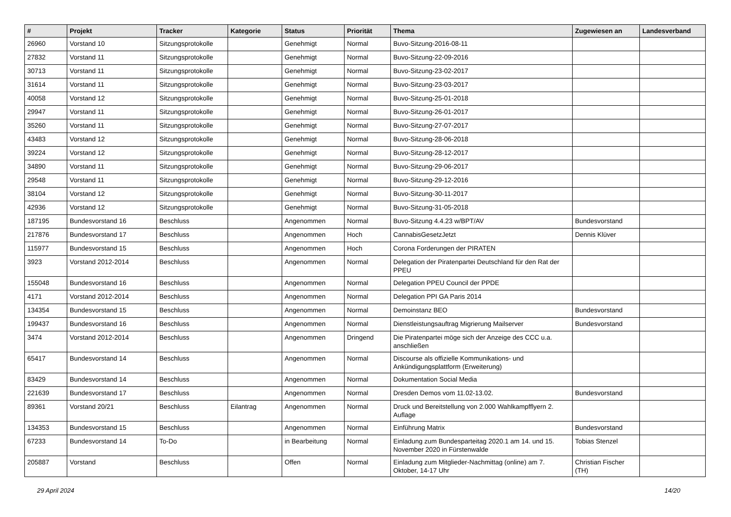| # | Projekt | Tracker | Kategorie | Status | Priorität | Thema | Zugewiesen an | Landesverband |
| --- | --- | --- | --- | --- | --- | --- | --- | --- |
| 26960 | Vorstand 10 | Sitzungsprotokolle | | Genehmigt | Normal | Buvo-Sitzung-2016-08-11 | | |
| 27832 | Vorstand 11 | Sitzungsprotokolle | | Genehmigt | Normal | Buvo-Sitzung-22-09-2016 | | |
| 30713 | Vorstand 11 | Sitzungsprotokolle | | Genehmigt | Normal | Buvo-Sitzung-23-02-2017 | | |
| 31614 | Vorstand 11 | Sitzungsprotokolle | | Genehmigt | Normal | Buvo-Sitzung-23-03-2017 | | |
| 40058 | Vorstand 12 | Sitzungsprotokolle | | Genehmigt | Normal | Buvo-Sitzung-25-01-2018 | | |
| 29947 | Vorstand 11 | Sitzungsprotokolle | | Genehmigt | Normal | Buvo-Sitzung-26-01-2017 | | |
| 35260 | Vorstand 11 | Sitzungsprotokolle | | Genehmigt | Normal | Buvo-Sitzung-27-07-2017 | | |
| 43483 | Vorstand 12 | Sitzungsprotokolle | | Genehmigt | Normal | Buvo-Sitzung-28-06-2018 | | |
| 39224 | Vorstand 12 | Sitzungsprotokolle | | Genehmigt | Normal | Buvo-Sitzung-28-12-2017 | | |
| 34890 | Vorstand 11 | Sitzungsprotokolle | | Genehmigt | Normal | Buvo-Sitzung-29-06-2017 | | |
| 29548 | Vorstand 11 | Sitzungsprotokolle | | Genehmigt | Normal | Buvo-Sitzung-29-12-2016 | | |
| 38104 | Vorstand 12 | Sitzungsprotokolle | | Genehmigt | Normal | Buvo-Sitzung-30-11-2017 | | |
| 42936 | Vorstand 12 | Sitzungsprotokolle | | Genehmigt | Normal | Buvo-Sitzung-31-05-2018 | | |
| 187195 | Bundesvorstand 16 | Beschluss | | Angenommen | Normal | Buvo-Sitzung 4.4.23 w/BPT/AV | Bundesvorstand | |
| 217876 | Bundesvorstand 17 | Beschluss | | Angenommen | Hoch | CannabisGesetzJetzt | Dennis Klüver | |
| 115977 | Bundesvorstand 15 | Beschluss | | Angenommen | Hoch | Corona Forderungen der PIRATEN | | |
| 3923 | Vorstand 2012-2014 | Beschluss | | Angenommen | Normal | Delegation der Piratenpartei Deutschland für den Rat der PPEU | | |
| 155048 | Bundesvorstand 16 | Beschluss | | Angenommen | Normal | Delegation PPEU Council der PPDE | | |
| 4171 | Vorstand 2012-2014 | Beschluss | | Angenommen | Normal | Delegation PPI GA Paris 2014 | | |
| 134354 | Bundesvorstand 15 | Beschluss | | Angenommen | Normal | Demoinstanz BEO | Bundesvorstand | |
| 199437 | Bundesvorstand 16 | Beschluss | | Angenommen | Normal | Dienstleistungsauftrag Migrierung Mailserver | Bundesvorstand | |
| 3474 | Vorstand 2012-2014 | Beschluss | | Angenommen | Dringend | Die Piratenpartei möge sich der Anzeige des CCC u.a. anschließen | | |
| 65417 | Bundesvorstand 14 | Beschluss | | Angenommen | Normal | Discourse als offizielle Kommunikations- und Ankündigungsplattform (Erweiterung) | | |
| 83429 | Bundesvorstand 14 | Beschluss | | Angenommen | Normal | Dokumentation Social Media | | |
| 221639 | Bundesvorstand 17 | Beschluss | | Angenommen | Normal | Dresden Demos vom 11.02-13.02. | Bundesvorstand | |
| 89361 | Vorstand 20/21 | Beschluss | Eilantrag | Angenommen | Normal | Druck und Bereitstellung von 2.000 Wahlkampfflyern 2. Auflage | | |
| 134353 | Bundesvorstand 15 | Beschluss | | Angenommen | Normal | Einführung Matrix | Bundesvorstand | |
| 67233 | Bundesvorstand 14 | To-Do | | in Bearbeitung | Normal | Einladung zum Bundesparteitag 2020.1 am 14. und 15. November 2020 in Fürstenwalde | Tobias Stenzel | |
| 205887 | Vorstand | Beschluss | | Offen | Normal | Einladung zum Mitglieder-Nachmittag (online) am 7. Oktober, 14-17 Uhr | Christian Fischer (TH) | |
29 April 2024 14/20